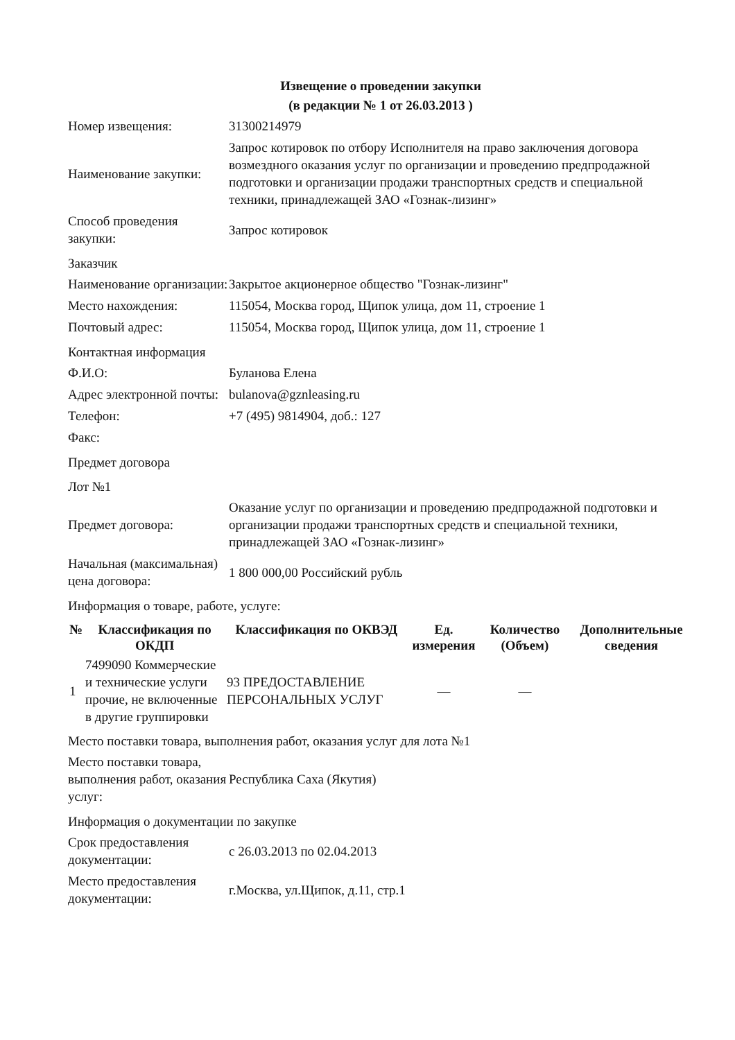Извещение о проведении закупки
(в редакции № 1 от 26.03.2013 )
| Номер извещения: | 31300214979 |
| Наименование закупки: | Запрос котировок по отбору Исполнителя на право заключения договора возмездного оказания услуг по организации и проведению предпродажной подготовки и организации продажи транспортных средств и специальной техники, принадлежащей ЗАО «Гознак-лизинг» |
| Способ проведения закупки: | Запрос котировок |
Заказчик
| Наименование организации: | Закрытое акционерное общество "Гознак-лизинг" |
| Место нахождения: | 115054, Москва город, Щипок улица, дом 11, строение 1 |
| Почтовый адрес: | 115054, Москва город, Щипок улица, дом 11, строение 1 |
Контактная информация
| Ф.И.О: | Буланова Елена |
| Адрес электронной почты: | bulanova@gznleasing.ru |
| Телефон: | +7 (495) 9814904, доб.: 127 |
| Факс: | |
Предмет договора
Лот №1
| Предмет договора: | Оказание услуг по организации и проведению предпродажной подготовки и организации продажи транспортных средств и специальной техники, принадлежащей ЗАО «Гознак-лизинг» |
| Начальная (максимальная) цена договора: | 1 800 000,00 Российский рубль |
Информация о товаре, работе, услуге:
| № | Классификация по ОКДП | Классификация по ОКВЭД | Ед. измерения | Количество (Объем) | Дополнительные сведения |
| --- | --- | --- | --- | --- | --- |
| 1 | 7499090 Коммерческие и технические услуги прочие, не включенные в другие группировки | 93 ПРЕДОСТАВЛЕНИЕ ПЕРСОНАЛЬНЫХ УСЛУГ | — | — | |
Место поставки товара, выполнения работ, оказания услуг для лота №1
| Место поставки товара, выполнения работ, оказания услуг: | Республика Саха (Якутия) |
Информация о документации по закупке
| Срок предоставления документации: | с 26.03.2013 по 02.04.2013 |
| Место предоставления документации: | г.Москва, ул.Щипок, д.11, стр.1 |